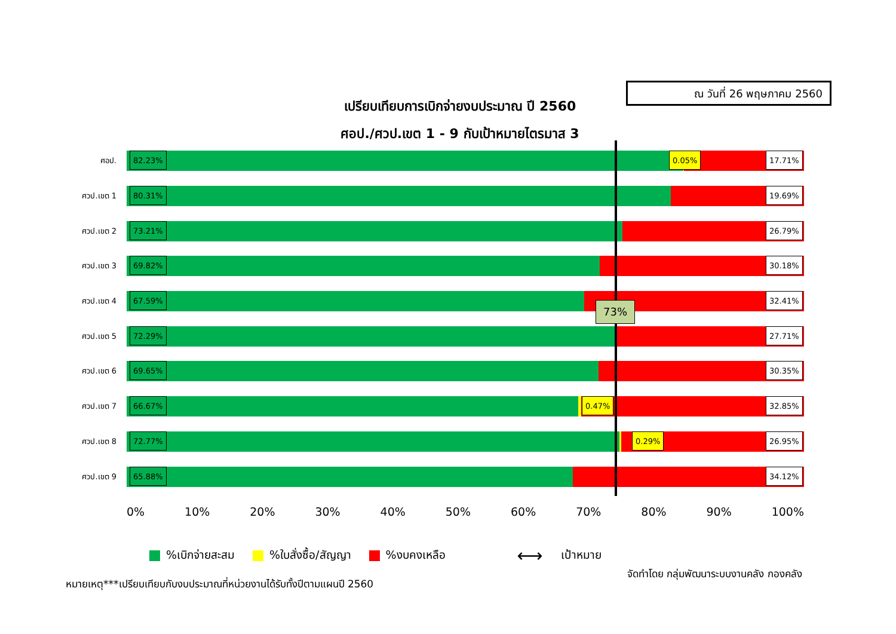ณ วันที่ 26 พฤษภาคม 2560
เปรียบเทียบการเบิกจ่ายงบประมาณ ปี 2560
ศอป./ศวป.เขต 1 - 9 กับเป้าหมายไตรมาส 3
ศอป.
82.23% 0.05% 17.71%
ศวป.เขต 1
80.31% 19.69%
ศวป.เขต 2
73.21% 26.79%
ศวป.เขต 3
69.82% 30.18%
ศวป.เขต 4
67.59% 32.41%
ศวป.เขต 5
72.29% 27.71%
ศวป.เขต 6
69.65% 30.35%
ศวป.เขต 7
66.67% 0.47% 32.85%
ศวป.เขต 8
72.77% 0.29% 26.95%
ศวป.เขต 9
65.88% 34.12%
73%
0% 10% 20% 30% 40% 50% 60% 70% 80% 90% 100%
%เบิกจ่ายสะสม %ใบสั่งซื้อ/สัญญา %งบคงเหลือ ⟷ เป้าหมาย
จัดทำโดย กลุ่มพัฒนาระบบงานคลัง กองคลัง
หมายเหตุ***เปรียบเทียบกับงบประมาณที่หน่วยงานได้รับทั้งปีตามแผนปี 2560